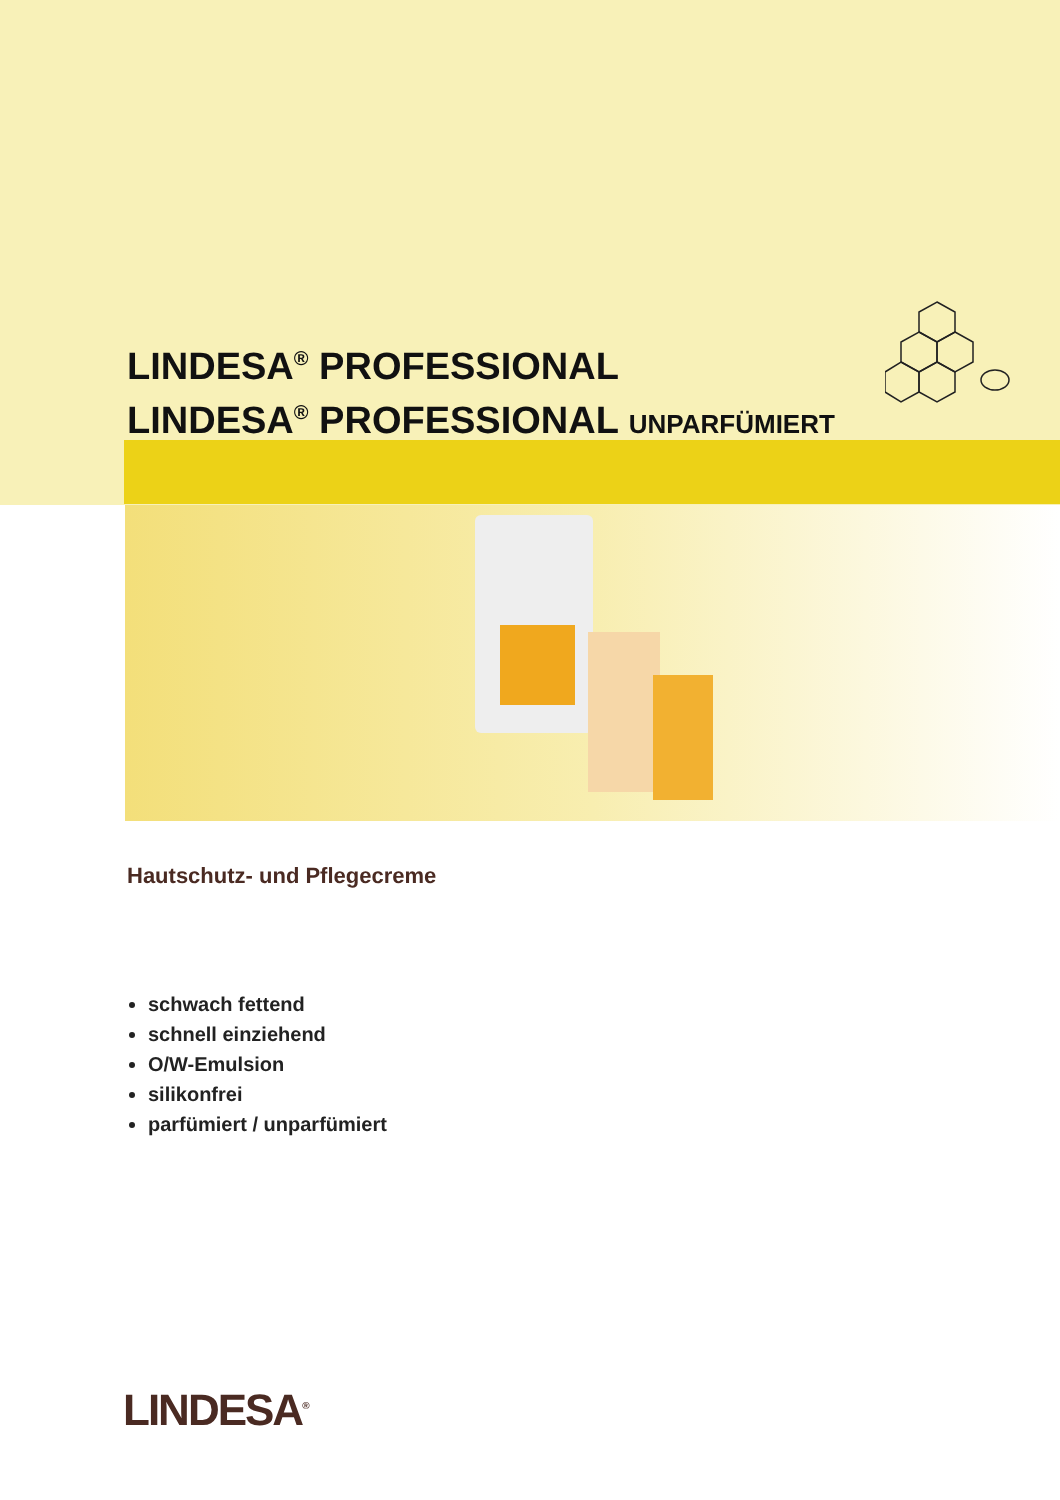LINDESA<sup>®</sup> PROFESSIONAL
LINDESA<sup>®</sup> PROFESSIONAL UNPARFÜMIERT
Hautschutz- und Pflegecreme
schwach fettend
schnell einziehend
O/W-Emulsion
silikonfrei
parfümiert / unparfümiert
LINDESA<sup>®</sup>